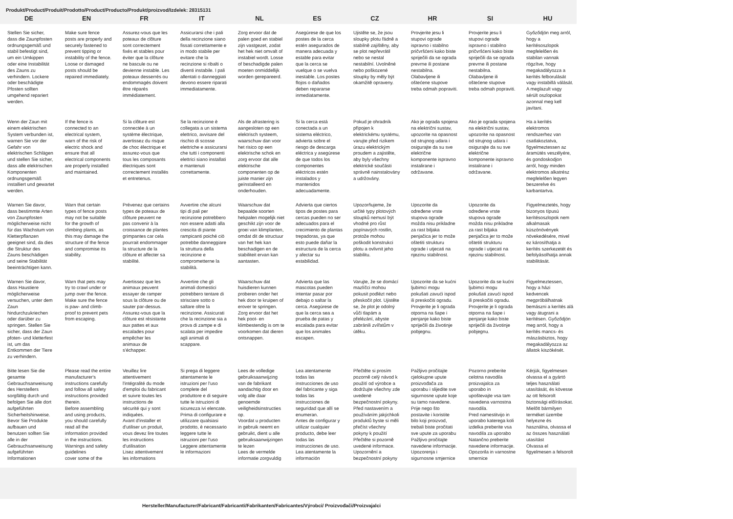Produkt/Product/Produit/Prodotto/Product/Producto/Produkt/proizvod/Izdelek: 28315131
| DE | EN | FR | IT | NL | ES | CZ | HR | SI | HU |
| --- | --- | --- | --- | --- | --- | --- | --- | --- | --- |
| Stellen Sie sicher, dass die Zaunpfosten ordnungsgemäß und stabil befestigt sind, um ein Umkippen oder eine Instabilität des Zauns zu verhindern. Lockere oder beschädigte Pfosten sollten umgehend repariert werden. | Make sure fence posts are properly and securely fastened to prevent tipping or instability of the fence. Loose or damaged posts should be repaired immediately. | Assurez-vous que les poteaux de clôture sont correctement fixés et stables pour éviter que la clôture ne bascule ou ne devienne instable. Les poteaux desserrés ou endommagés doivent être réparés immédiatement. | Assicurarsi che i pali della recinzione siano fissati correttamente e in modo stabile per evitare che la recinzione si ribalti o diventi instabile. I pali allentati o danneggiati devono essere riparati immediatamente. | Zorg ervoor dat de palen goed en stabiel zijn vastgezet, zodat het hek niet omvalt of instabiel wordt. Losse of beschadigde palen moeten onmiddellijk worden gerepareerd. | Asegúrese de que los postes de la cerca estén asegurados de manera adecuada y estable para evitar que la cerca se vuelque o se vuelva inestable. Los postes flojos o dañados deben repararse inmediatamente. | Ujistěte se, že jsou sloupky plotu řádně a stabilně zajištěny, aby se plot nepřevrátil nebo se nestal nestabilní. Uvolněné nebo poškozené sloupky by měly být okamžitě opraveny. | Provjerite jesu li stupovi ograde ispravno i stabilno pričvršćeni kako biste spriječili da se ograda prevrne ili postane nestabilna. Olabavljene ili oštećene stupove treba odmah popraviti. | Provjerite jesu li stupovi ograde ispravno i stabilno pričvršćeni kako biste spriječili da se ograda prevrne ili postane nestabilna. Olabavljene ili oštećene stupove treba odmah popraviti. | Győződjön meg arról, hogy a kerítésoszlopok megfelelően és stabilan vannak rögzítve, hogy megakadályozza a kerítés felborulását vagy instabillá válását. A meglazult vagy sérült oszlopokat azonnal meg kell javítani. |
| Wenn der Zaun mit einem elektrischen System verbunden ist, warnen Sie vor der Gefahr von elektrischen Schlägen und stellen Sie sicher, dass alle elektrischen Komponenten ordnungsgemäß installiert und gewartet werden. | If the fence is connected to an electrical system, warn of the risk of electric shock and ensure that all electrical components are properly installed and maintained. | Si la clôture est connectée à un système électrique, avertissez du risque de choc électrique et assurez-vous que tous les composants électriques sont correctement installés et entretenus. | Se la recinzione è collegata a un sistema elettrico, avvisare del rischio di scosse elettriche e assicurarsi che tutti i componenti elettrici siano installati e mantenuti correttamente. | Als de afrastering is aangesloten op een elektrisch systeem, waarschuw dan voor het risico op een elektrische schok en zorg ervoor dat alle elektrische componenten op de juiste manier zijn geïnstalleerd en onderhouden. | Si la cerca está conectada a un sistema eléctrico, advierta sobre el riesgo de descarga eléctrica y asegúrese de que todos los componentes eléctricos estén instalados y mantenidos adecuadamente. | Pokud je ohradník připojen k elektrickému systému, varujte před rizikem úrazu elektrickým proudem a zajistěte, aby byly všechny elektrické součásti správně nainstalovány a udržovány. | Ako je ograda spojena na električni sustav, upozorite na opasnost od strujnog udara i osigurajte da su sve električne komponente ispravno instalirane i održavane. | Ako je ograda spojena na električni sustav, upozorite na opasnost od strujnog udara i osigurajte da su sve električne komponente ispravno instalirane i održavane. | Ha a kerítés elektromos rendszerhez van csatlakoztatva, figyelmeztessen az áramütés veszélyére, és gondoskodjon arról, hogy minden elektromos alkatrész megfelelően legyen beszerelve és karbantartva. |
| Warnen Sie davor, dass bestimmte Arten von Zaunpfosten möglicherweise nicht für das Wachstum von Kletterpflanzen geeignet sind, da dies die Struktur des Zauns beschädigen und seine Stabilität beeinträchtigen kann. | Warn that certain types of fence posts may not be suitable for the growth of climbing plants, as this may damage the structure of the fence and compromise its stability. | Prévenez que certains types de poteaux de clôture peuvent ne pas convenir à la croissance de plantes grimpantes car cela pourrait endommager la structure de la clôture et affecter sa stabilité. | Avvertire che alcuni tipi di pali per recinzione potrebbero non essere adatti alla crescita di piante rampicanti poiché ciò potrebbe danneggiare la struttura della recinzione e comprometterne la stabilità. | Waarschuw dat bepaalde soorten hekpalen mogelijk niet geschikt zijn voor de groei van klimplanten, omdat dit de structuur van het hek kan beschadigen en de stabiliteit ervan kan aantasten. | Advierta que ciertos tipos de postes para cercas pueden no ser adecuados para el crecimiento de plantas trepadoras, ya que esto puede dañar la estructura de la cerca y afectar su estabilidad. | Upozorňujeme, že určité typy plotových sloupků nemusí být vhodné pro růst popínavých rostlin, protože mohou poškodit konstrukci plotu a ovlivnit jeho stabilitu. | Upozorite da određene vrste stupova ograde možda nisu prikladne za rast biljaka penjačica jer to može oštetiti strukturu ograde i utjecati na njezinu stabilnost. | Upozorite da određene vrste stupova ograde možda nisu prikladne za rast biljaka penjačica jer to može oštetiti strukturu ograde i utjecati na njezinu stabilnost. | Figyelmeztetés, hogy bizonyos típusú kerítésoszlopok nem alkalmasak kúszónövények növekedésére, mivel ez károsíthatja a kerítés szerkezetét és befolyásolhatja annak stabilitását. |
| Warnen Sie davor, dass Haustiere möglicherweise versuchen, unter dem Zaun hindurchzukriechen oder darüber zu springen. Stellen Sie sicher, dass der Zaun pfoten- und kletterfest ist, um das Entkommen der Tiere zu verhindern. | Warn that pets may try to crawl under or jump over the fence. Make sure the fence is paw- and climb-proof to prevent pets from escaping. | Avertissez que les animaux peuvent essayer de ramper sous la clôture ou de sauter par-dessus. Assurez-vous que la clôture est résistante aux pattes et aux escalades pour empêcher les animaux de s'échapper. | Avvertire che gli animali domestici potrebbero tentare di strisciare sotto o saltare oltre la recinzione. Assicurati che la recinzione sia a prova di zampe e di scalata per impedire agli animali di scappare. | Waarschuw dat huisdieren kunnen proberen onder het hek door te kruipen of erover te springen. Zorg ervoor dat het hek poot- en klimbestendig is om te voorkomen dat dieren ontsnappen. | Advierta que las mascotas pueden intentar pasar por debajo o saltar la cerca. Asegúrese de que la cerca sea a prueba de patas y escalada para evitar que los animales escapen. | Varujte, že se domácí mazlíčci mohou pokusit podlézt nebo přeskočit plot. Ujistěte se, že plot je odolný vůči tlapám a přelézání, abyste zabránili zvířatům v útěku. | Upozorite da se kućni ljubimci mogu pokušati zavući ispod ili preskočiti ogradu. Provjerite je li ograda otporna na šape i penjanje kako biste spriječili da životinje pobjegnu. | Upozorite da se kućni ljubimci mogu pokušati zavući ispod ili preskočiti ogradu. Provjerite je li ograda otporna na šape i penjanje kako biste spriječili da životinje pobjegnu. | Figyelmeztessen, hogy a házi kedvencek megpróbálhatnak bemászni a kerítés alá vagy átugrani a kerítésen. Győződjön meg arról, hogy a kerítés mancs- és mászásbiztos, hogy megakadályozza az állatok kiszökését. |
| Bitte lesen Sie die gesamte Gebrauchsanweisung des Herstellers sorgfältig durch und befolgen Sie alle dort aufgeführten Sicherheitshinweise. Bevor Sie Produkte aufbauen und benutzen sollten Sie alle in der Gebrauchsanweisung aufgeführten Informationen | Please read the entire manufacturer's instructions carefully and follow all safety instructions provided therein. Before assembling and using products, you should carefully read all the information provided in the instructions. Warnings and safety guidelines cover some of the | Veuillez lire attentivement l'intégralité du mode d'emploi du fabricant et suivre toutes les instructions de sécurité qui y sont indiquées. Avant d'installer et d'utiliser un produit, vous devez lire toutes les instructions d'utilisation Lisez attentivement les informations | Si prega di leggere attentamente le istruzioni per l'uso complete del produttore e di seguire tutte le istruzioni di sicurezza ivi elencate. Prima di configurare e utilizzare qualsiasi prodotto, è necessario leggere tutte le istruzioni per l'uso Leggere attentamente le informazioni | Lees de volledige gebruiksaanwijzing van de fabrikant aandachtig door en volg alle daar genoemde veiligheidsinstructies op. Voordat u producten in gebruik neemt en gebruikt, dient u alle gebruiksaanwijzingen te lezen Lees de vermelde informatie zorgvuldig | Lea atentamente todas las instrucciones de uso del fabricante y siga todas las instrucciones de seguridad que allí se enumeran. Antes de configurar y utilizar cualquier producto, debe leer todas las instrucciones de uso. Lea atentamente la información | Přečtěte si prosím pozorně celý návod k použití od výrobce a dodržujte všechny zde uvedené bezpečnostní pokyny. Před nastavením a používáním jakýchkoli produktů byste si měli přečíst všechny pokyny k použití Přečtěte si pozorně uvedené informace. Upozornění a bezpečnostní pokyny | Pažljivo pročitajte cjelokupne upute proizvođača za uporabu i slijedite sve sigurnosne upute koje su tamo navedene. Prije nego što postavite i koristite bilo koji proizvod, trebali biste pročitati sve upute za uporabu Pažljivo pročitajte navedene informacije. Upozorenja i sigurnosne smjernice | Pozorno preberite celotna navodila proizvajalca za uporabo in upoštevajte vsa tam navedena varnostna navodila. Pred namestitvijo in uporabo katerega koli izdelka preberite vsa navodila za uporabo Natančno preberite navedene informacije. Opozorila in varnostne smernice | Kérjük, figyelmesen olvassa el a gyártó teljes használati utasítását, és kövesse az ott felsorolt biztonsági előírásokat. Mielőtt bármilyen terméket üzembe helyezne és használna, olvassa el az összes használati utasítást Olvassa el figyelmesen a felsorolt |
Hersteller/Manufacturer/Fabricant/Fabricanti/Fabrikanten/Fabricantes/Výrobci/ Proizvođači/Proizvajalci